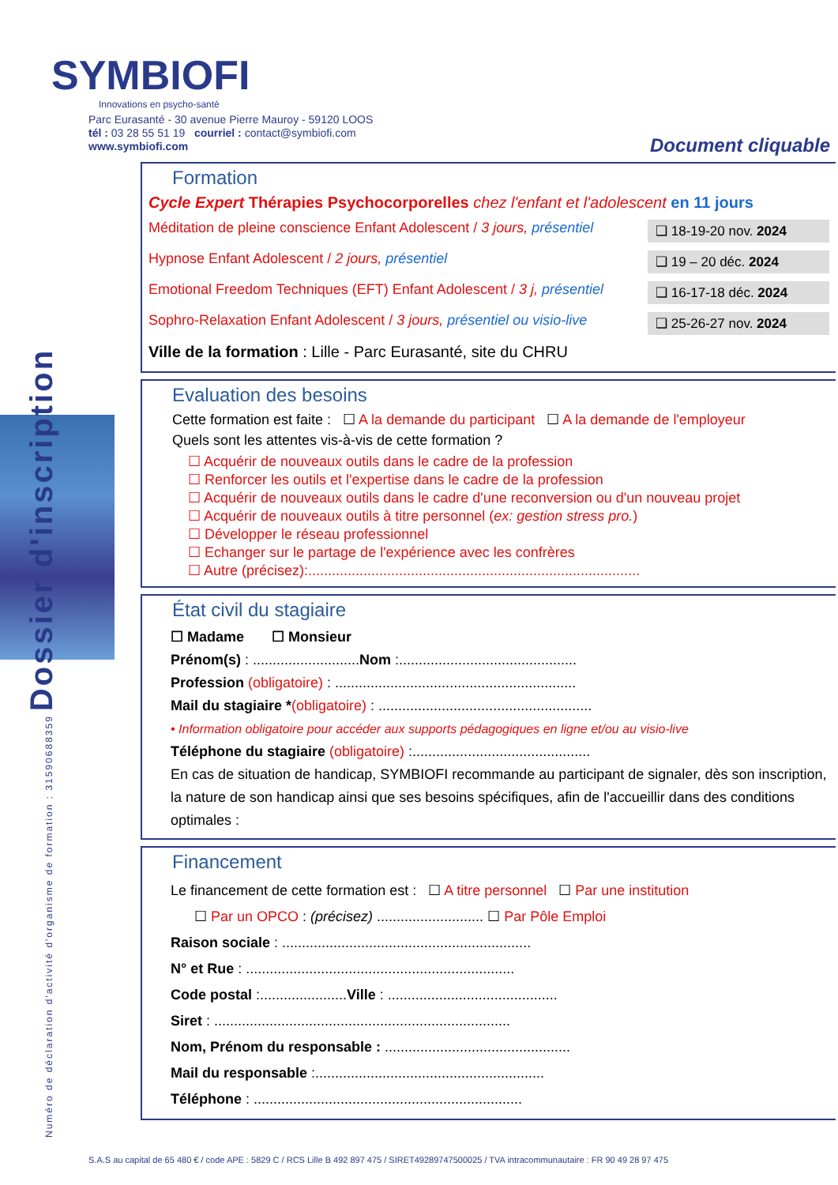Numéro de déclaration d'activité d'organisme de formation : 31590688359 Dossier d'inscription
SYMBIOFI
Innovations en psycho-santé
Parc Eurasanté - 30 avenue Pierre Mauroy - 59120 LOOS
tél : 03 28 55 51 19 courriel : contact@symbiofi.com
www.symbiofi.com
Document cliquable
Formation
Cycle Expert Thérapies Psychocorporelles chez l'enfant et l'adolescent en 11 jours
Méditation de pleine conscience Enfant Adolescent / 3 jours, présentiel ❑ 18-19-20 nov. 2024
Hypnose Enfant Adolescent / 2 jours, présentiel ❑ 19 – 20 déc. 2024
Emotional Freedom Techniques (EFT) Enfant Adolescent / 3 j, présentiel ❑ 16-17-18 déc. 2024
Sophro-Relaxation Enfant Adolescent / 3 jours, présentiel ou visio-live ❑ 25-26-27 nov. 2024
Ville de la formation : Lille - Parc Eurasanté, site du CHRU
Evaluation des besoins
Cette formation est faite : ☐ A la demande du participant ☐ A la demande de l'employeur
Quels sont les attentes vis-à-vis de cette formation ?
☐ Acquérir de nouveaux outils dans le cadre de la profession
☐ Renforcer les outils et l'expertise dans le cadre de la profession
☐ Acquérir de nouveaux outils dans le cadre d'une reconversion ou d'un nouveau projet
☐ Acquérir de nouveaux outils à titre personnel (ex: gestion stress pro.)
☐ Développer le réseau professionnel
☐ Echanger sur le partage de l'expérience avec les confrères
☐ Autre (précisez):....................................................................................
État civil du stagiaire
☐ Madame ☐ Monsieur
Prénom(s) : ...........................Nom :.............................................
Profession (obligatoire) : .............................................................
Mail du stagiaire *(obligatoire) : ......................................................
• Information obligatoire pour accéder aux supports pédagogiques en ligne et/ou au visio-live
Téléphone du stagiaire (obligatoire) :.............................................
En cas de situation de handicap, SYMBIOFI recommande au participant de signaler, dès son inscription, la nature de son handicap ainsi que ses besoins spécifiques, afin de l'accueillir dans des conditions optimales :
Financement
Le financement de cette formation est : ☐ A titre personnel ☐ Par une institution
☐ Par un OPCO : (précisez) ........................... ☐ Par Pôle Emploi
Raison sociale : ...............................................................
N° et Rue : ....................................................................
Code postal :......................Ville : ...........................................
Siret : ...........................................................................
Nom, Prénom du responsable : ...............................................
Mail du responsable :..........................................................
Téléphone : ....................................................................
S.A.S au capital de 65 480 € / code APE : 5829 C / RCS Lille B 492 897 475 / SIRET49289747500025 / TVA intracommunautaire : FR 90 49 28 97 475